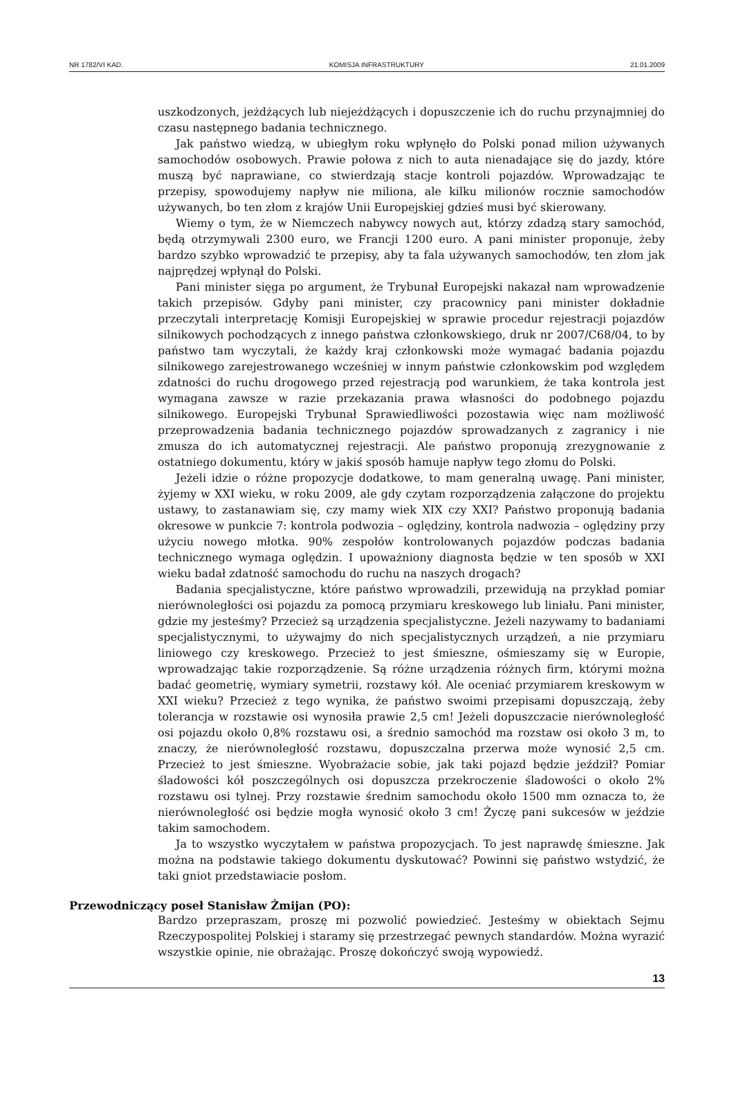NR 1782/VI KAD. KOMISJA INFRASTRUKTURY 21.01.2009
uszkodzonych, jeżdżących lub niejeżdżących i dopuszczenie ich do ruchu przynajmniej do czasu następnego badania technicznego.
Jak państwo wiedzą, w ubiegłym roku wpłynęło do Polski ponad milion używanych samochodów osobowych. Prawie połowa z nich to auta nienadające się do jazdy, które muszą być naprawiane, co stwierdzają stacje kontroli pojazdów. Wprowadzając te przepisy, spowodujemy napływ nie miliona, ale kilku milionów rocznie samochodów używanych, bo ten złom z krajów Unii Europejskiej gdzieś musi być skierowany.
Wiemy o tym, że w Niemczech nabywcy nowych aut, którzy zdadzą stary samochód, będą otrzymywali 2300 euro, we Francji 1200 euro. A pani minister proponuje, żeby bardzo szybko wprowadzić te przepisy, aby ta fala używanych samochodów, ten złom jak najprędzej wpłynął do Polski.
Pani minister sięga po argument, że Trybunał Europejski nakazał nam wprowadzenie takich przepisów. Gdyby pani minister, czy pracownicy pani minister dokładnie przeczytali interpretację Komisji Europejskiej w sprawie procedur rejestracji pojazdów silnikowych pochodzących z innego państwa członkowskiego, druk nr 2007/C68/04, to by państwo tam wyczytali, że każdy kraj członkowski może wymagać badania pojazdu silnikowego zarejestrowanego wcześniej w innym państwie członkowskim pod względem zdatności do ruchu drogowego przed rejestracją pod warunkiem, że taka kontrola jest wymagana zawsze w razie przekazania prawa własności do podobnego pojazdu silnikowego. Europejski Trybunał Sprawiedliwości pozostawia więc nam możliwość przeprowadzenia badania technicznego pojazdów sprowadzanych z zagranicy i nie zmusza do ich automatycznej rejestracji. Ale państwo proponują zrezygnowanie z ostatniego dokumentu, który w jakiś sposób hamuje napływ tego złomu do Polski.
Jeżeli idzie o różne propozycje dodatkowe, to mam generalną uwagę. Pani minister, żyjemy w XXI wieku, w roku 2009, ale gdy czytam rozporządzenia załączone do projektu ustawy, to zastanawiam się, czy mamy wiek XIX czy XXI? Państwo proponują badania okresowe w punkcie 7: kontrola podwozia – oględziny, kontrola nadwozia – oględziny przy użyciu nowego młotka. 90% zespołów kontrolowanych pojazdów podczas badania technicznego wymaga oględzin. I upoważniony diagnosta będzie w ten sposób w XXI wieku badał zdatność samochodu do ruchu na naszych drogach?
Badania specjalistyczne, które państwo wprowadzili, przewidują na przykład pomiar nierównoległości osi pojazdu za pomocą przymiaru kreskowego lub liniału. Pani minister, gdzie my jesteśmy? Przecież są urządzenia specjalistyczne. Jeżeli nazywamy to badaniami specjalistycznymi, to używajmy do nich specjalistycznych urządzeń, a nie przymiaru liniowego czy kreskowego. Przecież to jest śmieszne, ośmieszamy się w Europie, wprowadzając takie rozporządzenie. Są różne urządzenia różnych firm, którymi można badać geometrię, wymiary symetrii, rozstawy kół. Ale oceniać przymiarem kreskowym w XXI wieku? Przecież z tego wynika, że państwo swoimi przepisami dopuszczają, żeby tolerancja w rozstawie osi wynosiła prawie 2,5 cm! Jeżeli dopuszczacie nierównoległość osi pojazdu około 0,8% rozstawu osi, a średnio samochód ma rozstaw osi około 3 m, to znaczy, że nierównoległość rozstawu, dopuszczalna przerwa może wynosić 2,5 cm. Przecież to jest śmieszne. Wyobrażacie sobie, jak taki pojazd będzie jeździł? Pomiar śladowości kół poszczególnych osi dopuszcza przekroczenie śladowości o około 2% rozstawu osi tylnej. Przy rozstawie średnim samochodu około 1500 mm oznacza to, że nierównoległość osi będzie mogła wynosić około 3 cm! Życzę pani sukcesów w jeździe takim samochodem.
Ja to wszystko wyczytałem w państwa propozycjach. To jest naprawdę śmieszne. Jak można na podstawie takiego dokumentu dyskutować? Powinni się państwo wstydzić, że taki gniot przedstawiacie posłom.
Przewodniczący poseł Stanisław Żmijan (PO):
Bardzo przepraszam, proszę mi pozwolić powiedzieć. Jesteśmy w obiektach Sejmu Rzeczypospolitej Polskiej i staramy się przestrzegać pewnych standardów. Można wyrazić wszystkie opinie, nie obrażając. Proszę dokończyć swoją wypowiedź.
13